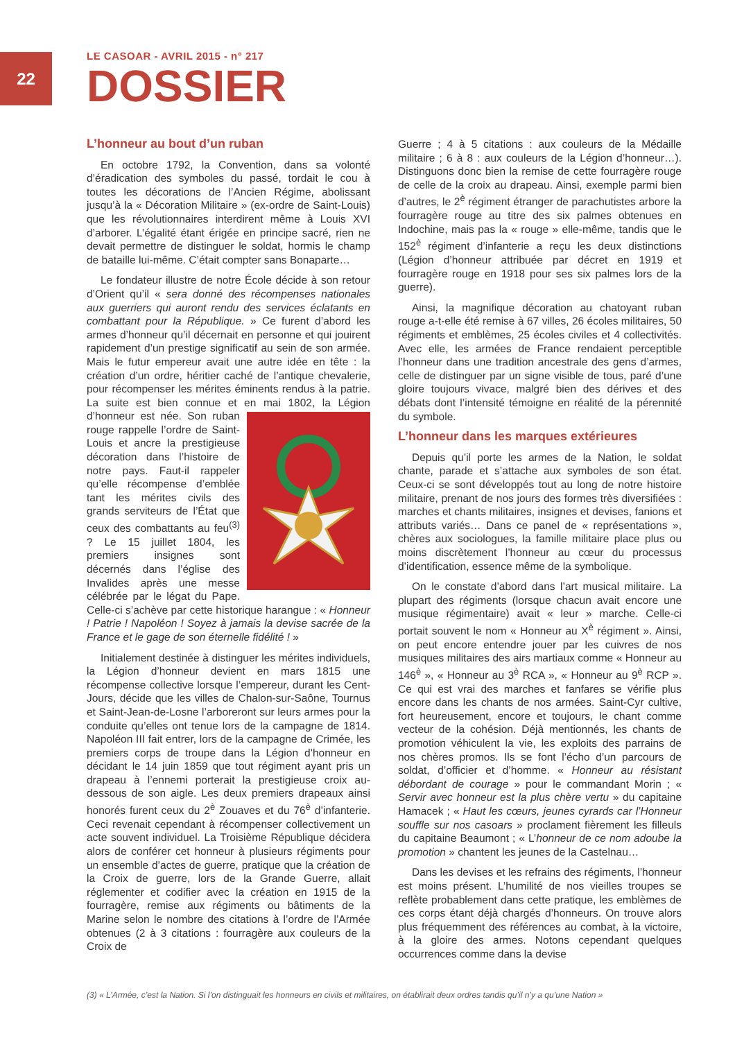22
LE CASOAR - AVRIL 2015 - n° 217
DOSSIER
L’honneur au bout d’un ruban
En octobre 1792, la Convention, dans sa volonté d’éradication des symboles du passé, tordait le cou à toutes les décorations de l’Ancien Régime, abolissant jusqu’à la « Décoration Militaire » (ex-ordre de Saint-Louis) que les révolutionnaires interdirent même à Louis XVI d’arborer. L’égalité étant érigée en principe sacré, rien ne devait permettre de distinguer le soldat, hormis le champ de bataille lui-même. C’était compter sans Bonaparte…
Le fondateur illustre de notre École décide à son retour d’Orient qu’il « sera donné des récompenses nationales aux guerriers qui auront rendu des services éclatants en combattant pour la République. » Ce furent d’abord les armes d’honneur qu’il décernait en personne et qui jouirent rapidement d’un prestige significatif au sein de son armée. Mais le futur empereur avait une autre idée en tête : la création d’un ordre, héritier caché de l’antique chevalerie, pour récompenser les mérites éminents rendus à la patrie. La suite est bien connue et en mai 1802, la Légion d’honneur est née. Son ruban rouge rappelle l’ordre de Saint-Louis et ancre la prestigieuse décoration dans l’histoire de notre pays. Faut-il rappeler qu’elle récompense d’emblée tant les mérites civils des grands serviteurs de l’État que ceux des combattants au feu<sup>(3)</sup> ? Le 15 juillet 1804, les premiers insignes sont décernés dans l’église des Invalides après une messe célébrée par le légat du Pape. Celle-ci s’achève par cette historique harangue : « Honneur ! Patrie ! Napoléon ! Soyez à jamais la devise sacrée de la France et le gage de son éternelle fidélité ! »
Initialement destinée à distinguer les mérites individuels, la Légion d’honneur devient en mars 1815 une récompense collective lorsque l’empereur, durant les Cent-Jours, décide que les villes de Chalon-sur-Saône, Tournus et Saint-Jean-de-Losne l’arboreront sur leurs armes pour la conduite qu’elles ont tenue lors de la campagne de 1814. Napoléon III fait entrer, lors de la campagne de Crimée, les premiers corps de troupe dans la Légion d’honneur en décidant le 14 juin 1859 que tout régiment ayant pris un drapeau à l’ennemi porterait la prestigieuse croix au-dessous de son aigle. Les deux premiers drapeaux ainsi honorés furent ceux du 2<sup>è</sup> Zouaves et du 76<sup>è</sup> d’infanterie. Ceci revenait cependant à récompenser collectivement un acte souvent individuel. La Troisième République décidera alors de conférer cet honneur à plusieurs régiments pour un ensemble d’actes de guerre, pratique que la création de la Croix de guerre, lors de la Grande Guerre, allait réglementer et codifier avec la création en 1915 de la fourragère, remise aux régiments ou bâtiments de la Marine selon le nombre des citations à l’ordre de l’Armée obtenues (2 à 3 citations : fourragère aux couleurs de la Croix de
Guerre ; 4 à 5 citations : aux couleurs de la Médaille militaire ; 6 à 8 : aux couleurs de la Légion d’honneur…). Distinguons donc bien la remise de cette fourragère rouge de celle de la croix au drapeau. Ainsi, exemple parmi bien d’autres, le 2<sup>è</sup> régiment étranger de parachutistes arbore la fourragère rouge au titre des six palmes obtenues en Indochine, mais pas la « rouge » elle-même, tandis que le 152<sup>è</sup> régiment d’infanterie a reçu les deux distinctions (Légion d’honneur attribuée par décret en 1919 et fourragère rouge en 1918 pour ses six palmes lors de la guerre).
Ainsi, la magnifique décoration au chatoyant ruban rouge a-t-elle été remise à 67 villes, 26 écoles militaires, 50 régiments et emblèmes, 25 écoles civiles et 4 collectivités. Avec elle, les armées de France rendaient perceptible l’honneur dans une tradition ancestrale des gens d’armes, celle de distinguer par un signe visible de tous, paré d’une gloire toujours vivace, malgré bien des dérives et des débats dont l’intensité témoigne en réalité de la pérennité du symbole.
L’honneur dans les marques extérieures
Depuis qu’il porte les armes de la Nation, le soldat chante, parade et s’attache aux symboles de son état. Ceux-ci se sont développés tout au long de notre histoire militaire, prenant de nos jours des formes très diversifiées : marches et chants militaires, insignes et devises, fanions et attributs variés… Dans ce panel de « représentations », chères aux sociologues, la famille militaire place plus ou moins discrètement l’honneur au cœur du processus d’identification, essence même de la symbolique.
On le constate d’abord dans l’art musical militaire. La plupart des régiments (lorsque chacun avait encore une musique régimentaire) avait « leur » marche. Celle-ci portait souvent le nom « Honneur au X<sup>è</sup> régiment ». Ainsi, on peut encore entendre jouer par les cuivres de nos musiques militaires des airs martiaux comme « Honneur au 146<sup>è</sup> », « Honneur au 3<sup>è</sup> RCA », « Honneur au 9<sup>è</sup> RCP ». Ce qui est vrai des marches et fanfares se vérifie plus encore dans les chants de nos armées. Saint-Cyr cultive, fort heureusement, encore et toujours, le chant comme vecteur de la cohésion. Déjà mentionnés, les chants de promotion véhiculent la vie, les exploits des parrains de nos chères promos. Ils se font l’écho d’un parcours de soldat, d’officier et d’homme. « Honneur au résistant débordant de courage » pour le commandant Morin ; « Servir avec honneur est la plus chère vertu » du capitaine Hamacek ; « Haut les cœurs, jeunes cyrards car l’Honneur souffle sur nos casoars » proclament fièrement les filleuls du capitaine Beaumont ; « L’honneur de ce nom adoube la promotion » chantent les jeunes de la Castelnau…
Dans les devises et les refrains des régiments, l’honneur est moins présent. L’humilité de nos vieilles troupes se reflète probablement dans cette pratique, les emblèmes de ces corps étant déjà chargés d’honneurs. On trouve alors plus fréquemment des références au combat, à la victoire, à la gloire des armes. Notons cependant quelques occurrences comme dans la devise
(3) « L’Armée, c’est la Nation. Si l’on distinguait les honneurs en civils et militaires, on établirait deux ordres tandis qu’il n’y a qu’une Nation »